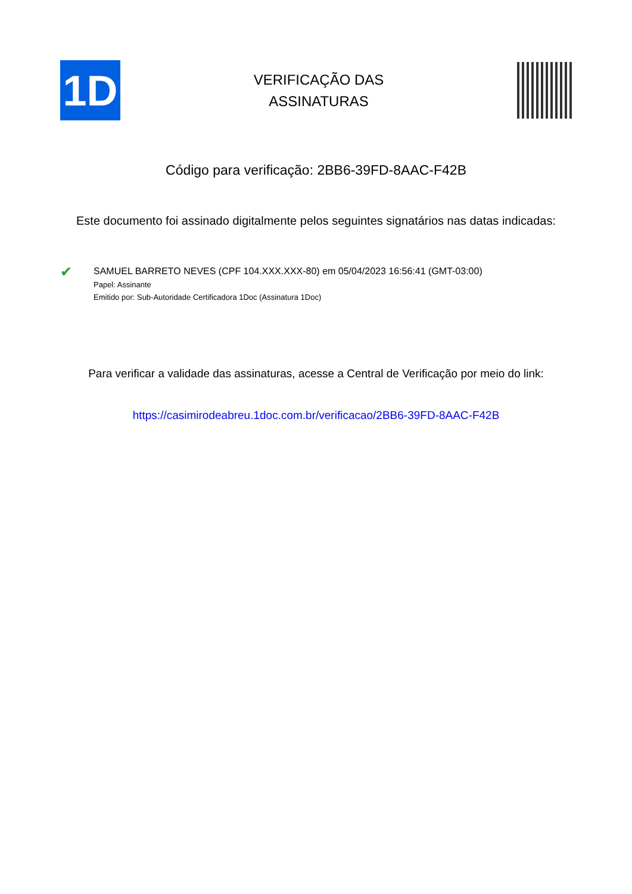1D
VERIFICAÇÃO DAS
ASSINATURAS
Código para verificação: 2BB6-39FD-8AAC-F42B
Este documento foi assinado digitalmente pelos seguintes signatários nas datas indicadas:
✔
SAMUEL BARRETO NEVES (CPF 104.XXX.XXX-80) em 05/04/2023 16:56:41 (GMT-03:00)
Papel: Assinante
Emitido por: Sub-Autoridade Certificadora 1Doc (Assinatura 1Doc)
Para verificar a validade das assinaturas, acesse a Central de Verificação por meio do link:
https://casimirodeabreu.1doc.com.br/verificacao/2BB6-39FD-8AAC-F42B